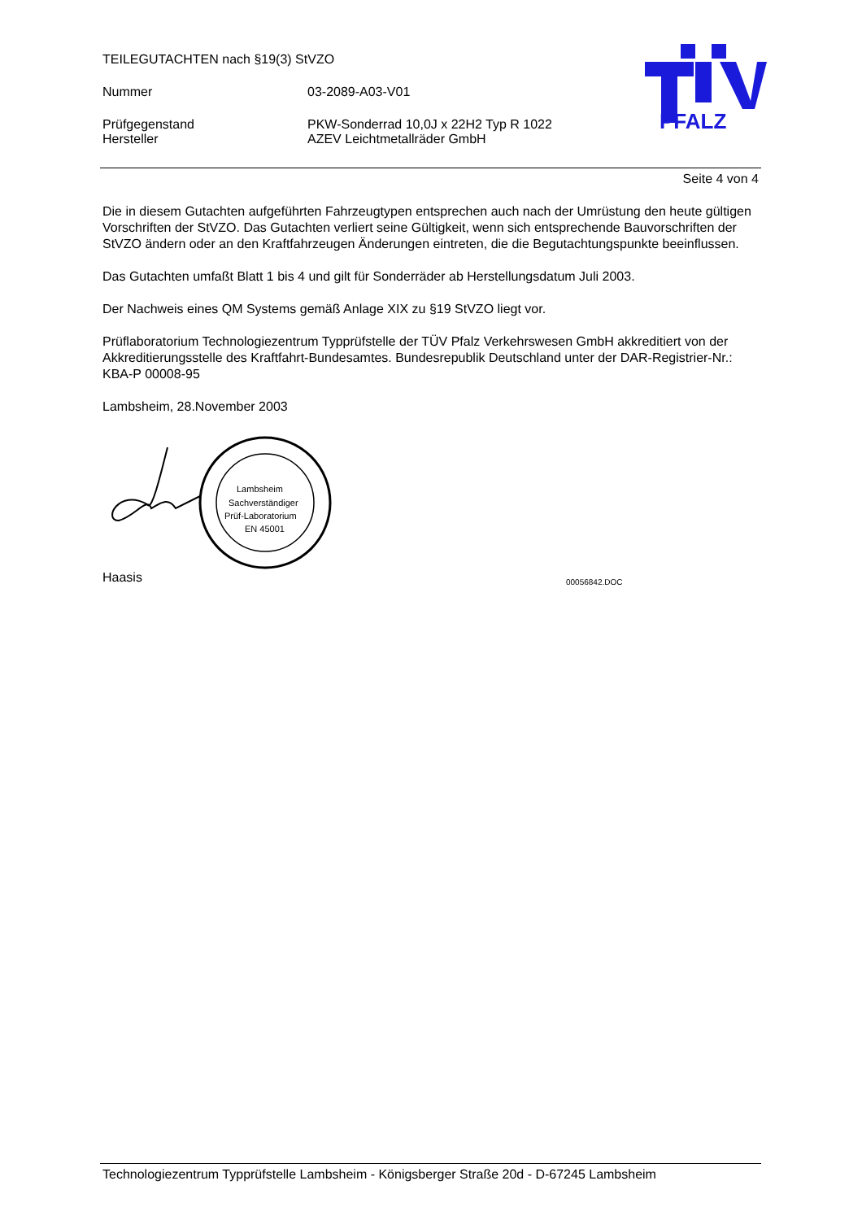TEILEGUTACHTEN nach §19(3) StVZO
Nummer 03-2089-A03-V01
Prüfgegenstand PKW-Sonderrad 10,0J x 22H2 Typ R 1022
Hersteller AZEV Leichtmetallräder GmbH
PFALZ
Seite 4 von 4
Die in diesem Gutachten aufgeführten Fahrzeugtypen entsprechen auch nach der Umrüstung den heute gültigen Vorschriften der StVZO. Das Gutachten verliert seine Gültigkeit, wenn sich entsprechende Bauvorschriften der StVZO ändern oder an den Kraftfahrzeugen Änderungen eintreten, die die Begutachtungspunkte beeinflussen.
Das Gutachten umfaßt Blatt 1 bis 4 und gilt für Sonderräder ab Herstellungsdatum Juli 2003.
Der Nachweis eines QM Systems gemäß Anlage XIX zu §19 StVZO liegt vor.
Prüflaboratorium Technologiezentrum Typprüfstelle der TÜV Pfalz Verkehrswesen GmbH akkreditiert von der Akkreditierungsstelle des Kraftfahrt-Bundesamtes. Bundesrepublik Deutschland unter der DAR-Registrier-Nr.: KBA-P 00008-95
Lambsheim, 28.November 2003
Lambsheim
Sachverständiger
Prüf-Laboratorium
EN 45001
Haasis
00056842.DOC
Technologiezentrum Typprüfstelle Lambsheim - Königsberger Straße 20d - D-67245 Lambsheim